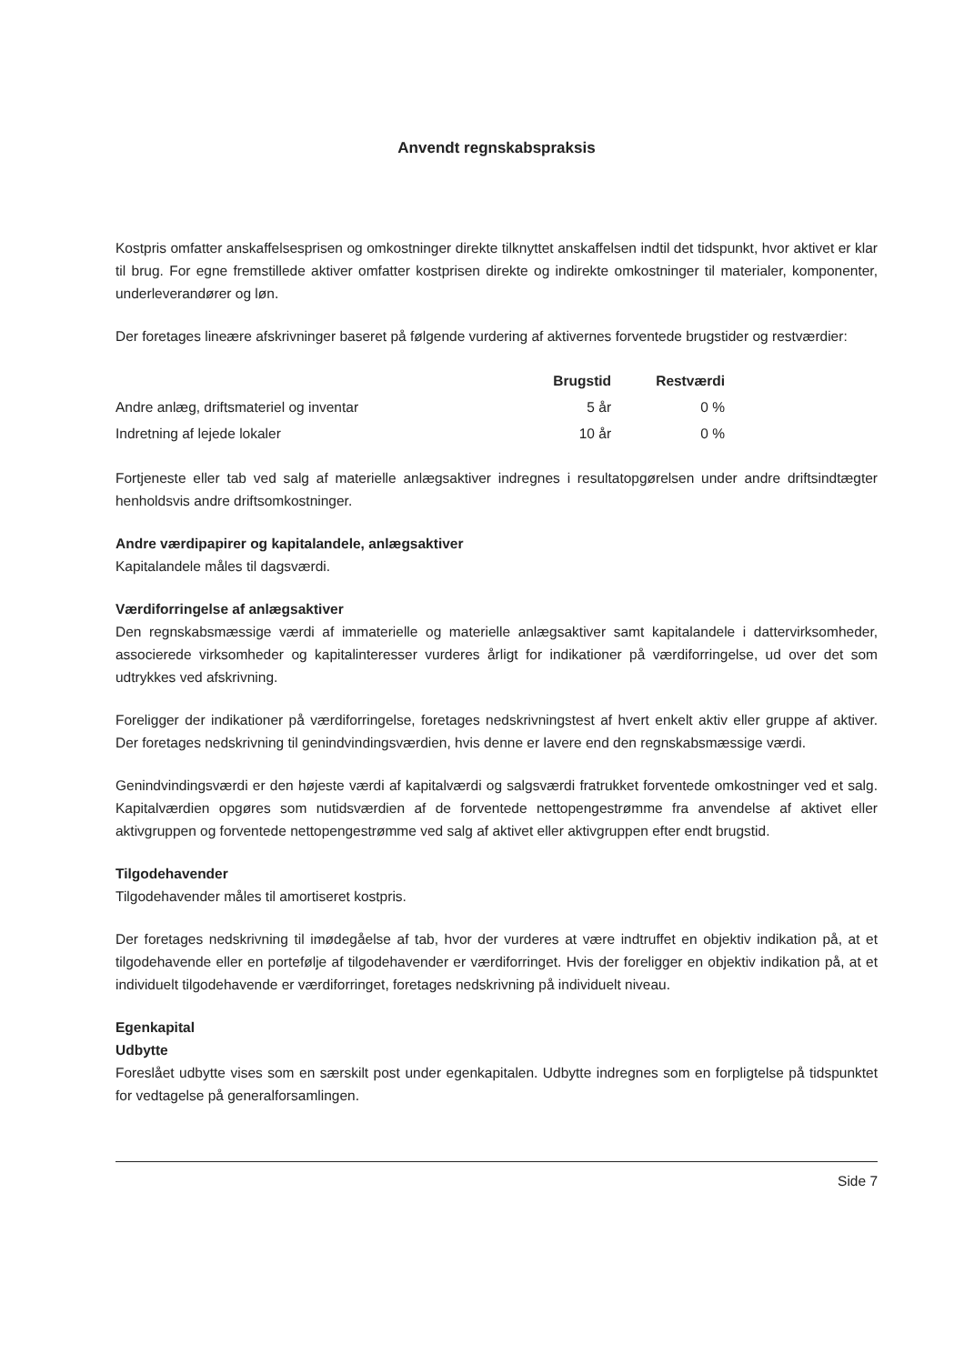Anvendt regnskabspraksis
Kostpris omfatter anskaffelsesprisen og omkostninger direkte tilknyttet anskaffelsen indtil det tidspunkt, hvor aktivet er klar til brug. For egne fremstillede aktiver omfatter kostprisen direkte og indirekte omkostninger til materialer, komponenter, underleverandører og løn.
Der foretages lineære afskrivninger baseret på følgende vurdering af aktivernes forventede brugstider og restværdier:
| | Brugstid | Restværdi |
| --- | --- | --- |
| Andre anlæg, driftsmateriel og inventar | 5 år | 0 % |
| Indretning af lejede lokaler | 10 år | 0 % |
Fortjeneste eller tab ved salg af materielle anlægsaktiver indregnes i resultatopgørelsen under andre driftsindtægter henholdsvis andre driftsomkostninger.
Andre værdipapirer og kapitalandele, anlægsaktiver
Kapitalandele måles til dagsværdi.
Værdiforringelse af anlægsaktiver
Den regnskabsmæssige værdi af immaterielle og materielle anlægsaktiver samt kapitalandele i dattervirksomheder, associerede virksomheder og kapitalinteresser vurderes årligt for indikationer på værdiforringelse, ud over det som udtrykkes ved afskrivning.
Foreligger der indikationer på værdiforringelse, foretages nedskrivningstest af hvert enkelt aktiv eller gruppe af aktiver. Der foretages nedskrivning til genindvindingsværdien, hvis denne er lavere end den regnskabsmæssige værdi.
Genindvindingsværdi er den højeste værdi af kapitalværdi og salgsværdi fratrukket forventede omkostninger ved et salg. Kapitalværdien opgøres som nutidsværdien af de forventede nettopengestrømme fra anvendelse af aktivet eller aktivgruppen og forventede nettopengestrømme ved salg af aktivet eller aktivgruppen efter endt brugstid.
Tilgodehavender
Tilgodehavender måles til amortiseret kostpris.
Der foretages nedskrivning til imødegåelse af tab, hvor der vurderes at være indtruffet en objektiv indikation på, at et tilgodehavende eller en portefølje af tilgodehavender er værdiforringet. Hvis der foreligger en objektiv indikation på, at et individuelt tilgodehavende er værdiforringet, foretages nedskrivning på individuelt niveau.
Egenkapital
Udbytte
Foreslået udbytte vises som en særskilt post under egenkapitalen. Udbytte indregnes som en forpligtelse på tidspunktet for vedtagelse på generalforsamlingen.
Side 7